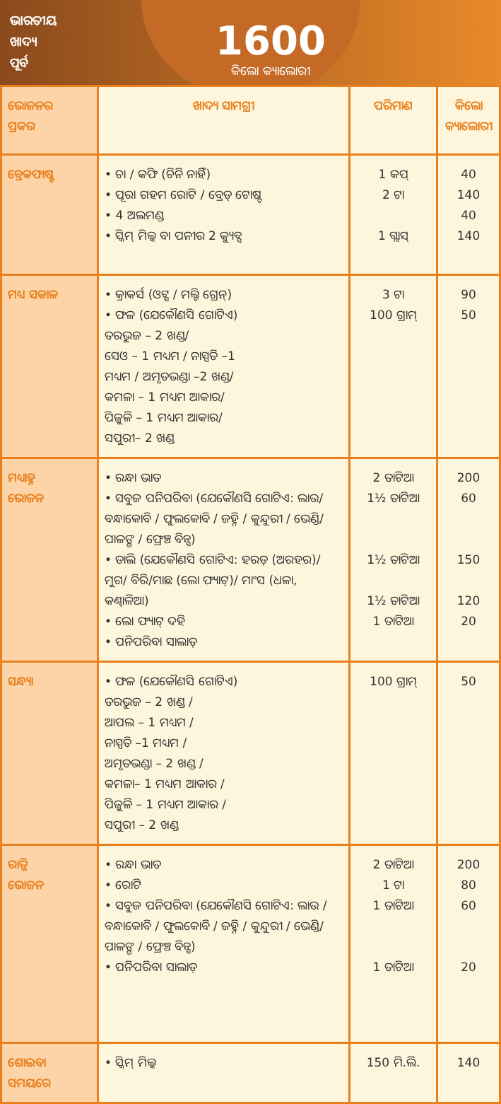ଭାରତୀୟ
ଖାଦ୍ୟ
ପୂର୍ବ
1600
କିଲୋ କ୍ୟାଲୋରୀ
| ଭୋଜନର ପ୍ରକର | ଖାଦ୍ୟ ସାମଗ୍ରୀ | ପରିମାଣ | କିଲୋ କ୍ୟାଲୋରୀ |
| --- | --- | --- | --- |
| ବ୍ରେକଫାଷ୍ଟ | • ଚା / କଫି (ଚିନି ନାହିଁ) • ପୂରା ଗହମ ରୋଟି / ବ୍ରେଡ୍ ଟୋଷ୍ଟ • 4 ଅଲମଣ୍ଡ • ସ୍କିମ୍ ମିଲ୍କ ବା ପନୀର 2 କ୍ୟୁବ୍ସ | 1 କପ୍ 2 ଟା 1 ଗ୍ଲାସ୍ | 40 140 40 140 |
| ମଧ୍ୟ ସକାଳ | • କ୍ରାକର୍ସ (ଓଟ୍ସ / ମଲ୍ଟି ଗ୍ରେନ୍) • ଫଳ (ଯେକୌଣସି ଗୋଟିଏ) ତରଭୁଜ – 2 ଖଣ୍ଡ/ ସେଓ – 1 ମଧ୍ୟମ / ନାସ୍ପତି –1 ମଧ୍ୟମ / ଅମୃତଭଣ୍ଡା –2 ଖଣ୍ଡ/ କମଳା – 1 ମଧ୍ୟମ ଆକାର/ ପିଜୁଳି – 1 ମଧ୍ୟମ ଆକାର/ ସପୁରୀ– 2 ଖଣ୍ଡ | 3 ଟା 100 ଗ୍ରାମ୍ | 90 50 |
| ମଧ୍ୟାହ୍ନ ଭୋଜନ | • ରନ୍ଧା ଭାତ • ସବୁଜ ପନିପରିବା (ଯେକୌଣସି ଗୋଟିଏ: ଲାଉ/ ବନ୍ଧାକୋବି / ଫୁଲକୋବି / ଜହ୍ନି / କୁନ୍ଦୁରୀ / ଭେଣ୍ଡି/ ପାଳଙ୍ଗ / ଫ୍ରେଞ୍ଚ ବିନ୍ସ) • ଡାଲି (ଯେକୌଣସି ଗୋଟିଏ: ହରଡ଼ (ଅରହର)/ମୁଗ/ ବିରି/ମାଛ (ଲୋ ଫ୍ୟାଟ୍)/ ମାଂସ (ଧଳା, କଣ୍ଢାଳିଆ) • ଲୋ ଫ୍ୟାଟ୍ ଦହି • ପନିପରିବା ସାଲାଡ଼ | 2 ତାଟିଆ 1½ ତାଟିଆ 1½ ତାଟିଆ 1½ ତାଟିଆ 1 ତାଟିଆ | 200 60 150 120 20 |
| ସନ୍ଧ୍ୟା | • ଫଳ (ଯେକୌଣସି ଗୋଟିଏ) ତରଭୁଜ – 2 ଖଣ୍ଡ / ଆପଲ – 1 ମଧ୍ୟମ / ନାସ୍ପତି –1 ମଧ୍ୟମ / ଅମୃତଭଣ୍ଡା – 2 ଖଣ୍ଡ / କମଳା– 1 ମଧ୍ୟମ ଆକାର / ପିଜୁଳି – 1 ମଧ୍ୟମ ଆକାର / ସପୁରୀ – 2 ଖଣ୍ଡ | 100 ଗ୍ରାମ୍ | 50 |
| ରାତ୍ରି ଭୋଜନ | • ରନ୍ଧା ଭାତ • ରୋଟି • ସବୁଜ ପନିପରିବା (ଯେକୌଣସି ଗୋଟିଏ: ଲାଉ / ବନ୍ଧାକୋବି / ଫୁଲକୋବି / ଜହ୍ନି / କୁନ୍ଦୁରୀ / ଭେଣ୍ଡି/ ପାଳଙ୍ଗ / ଫ୍ରେଞ୍ଚ ବିନ୍ସ) • ପନିପରିବା ସାଲାଡ଼ | 2 ତାଟିଆ 1 ଟା 1 ତାଟିଆ 1 ତାଟିଆ | 200 80 60 20 |
| ଶୋଇବା ସମୟରେ | • ସ୍କିମ୍ ମିଲ୍କ | 150 ମି.ଲି. | 140 |